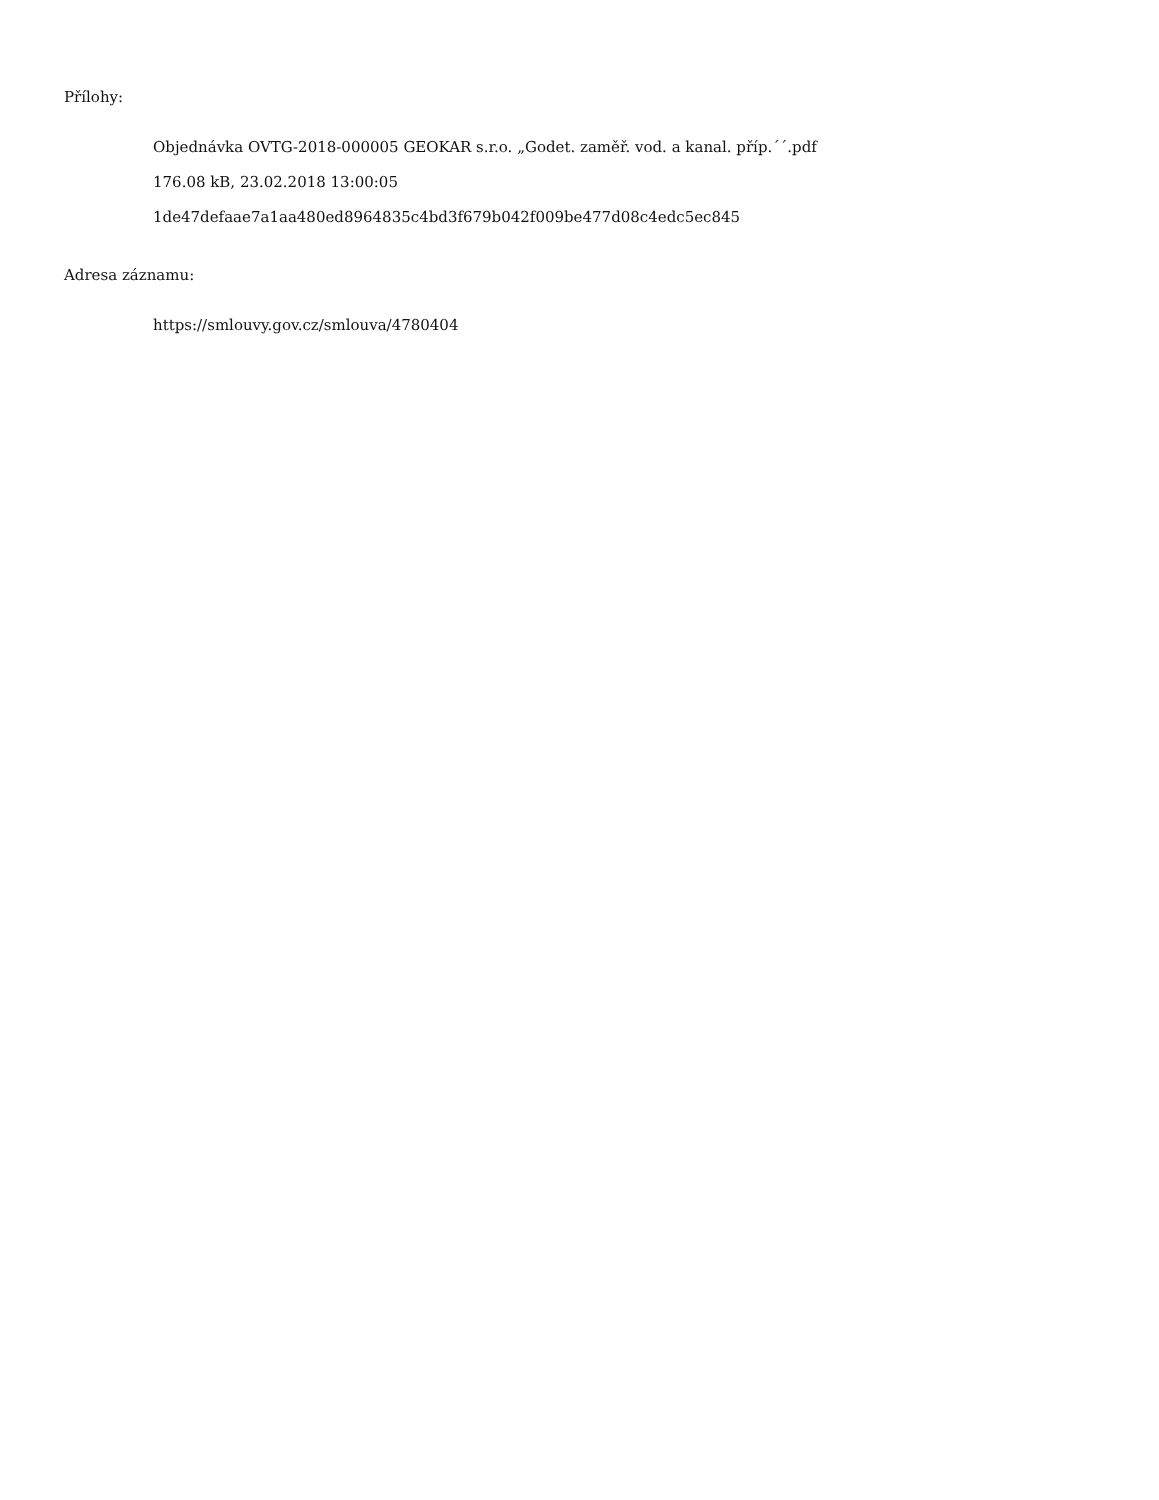Přílohy:
Objednávka OVTG-2018-000005 GEOKAR s.r.o. „Godet. zaměř. vod. a kanal. příp.´´.pdf
176.08 kB, 23.02.2018 13:00:05
1de47defaae7a1aa480ed8964835c4bd3f679b042f009be477d08c4edc5ec845
Adresa záznamu:
https://smlouvy.gov.cz/smlouva/4780404